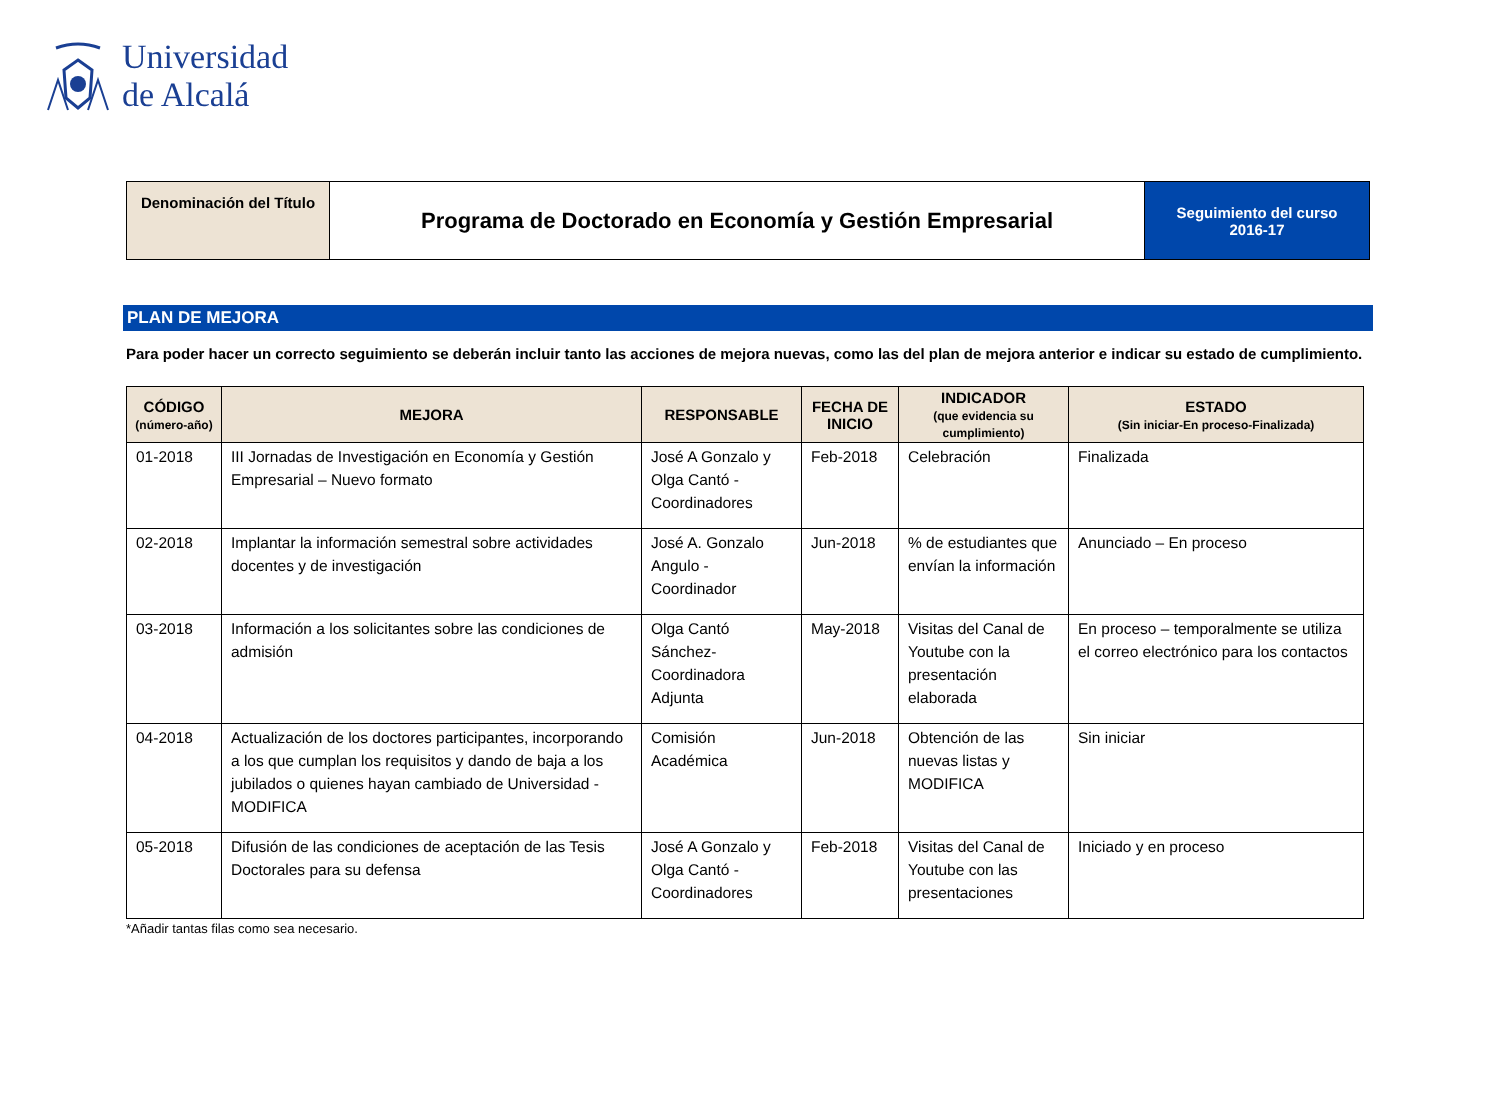Universidad
de Alcalá
| Denominación del Título | Programa de Doctorado en Economía y Gestión Empresarial | Seguimiento del curso 2016-17 |
PLAN DE MEJORA
Para poder hacer un correcto seguimiento se deberán incluir tanto las acciones de mejora nuevas, como las del plan de mejora anterior e indicar su estado de cumplimiento.
| CÓDIGO (número-año) | MEJORA | RESPONSABLE | FECHA DE INICIO | INDICADOR (que evidencia su cumplimiento) | ESTADO (Sin iniciar-En proceso-Finalizada) |
| --- | --- | --- | --- | --- | --- |
| 01-2018 | III Jornadas de Investigación en Economía y Gestión Empresarial – Nuevo formato | José A Gonzalo y Olga Cantó - Coordinadores | Feb-2018 | Celebración | Finalizada |
| 02-2018 | Implantar la información semestral sobre actividades docentes y de investigación | José A. Gonzalo Angulo - Coordinador | Jun-2018 | % de estudiantes que envían la información | Anunciado – En proceso |
| 03-2018 | Información a los solicitantes sobre las condiciones de admisión | Olga Cantó Sánchez-Coordinadora Adjunta | May-2018 | Visitas del Canal de Youtube con la presentación elaborada | En proceso – temporalmente se utiliza el correo electrónico para los contactos |
| 04-2018 | Actualización de los doctores participantes, incorporando a los que cumplan los requisitos y dando de baja a los jubilados o quienes hayan cambiado de Universidad - MODIFICA | Comisión Académica | Jun-2018 | Obtención de las nuevas listas y MODIFICA | Sin iniciar |
| 05-2018 | Difusión de las condiciones de aceptación de las Tesis Doctorales para su defensa | José A Gonzalo y Olga Cantó - Coordinadores | Feb-2018 | Visitas del Canal de Youtube con las presentaciones | Iniciado y en proceso |
*Añadir tantas filas como sea necesario.